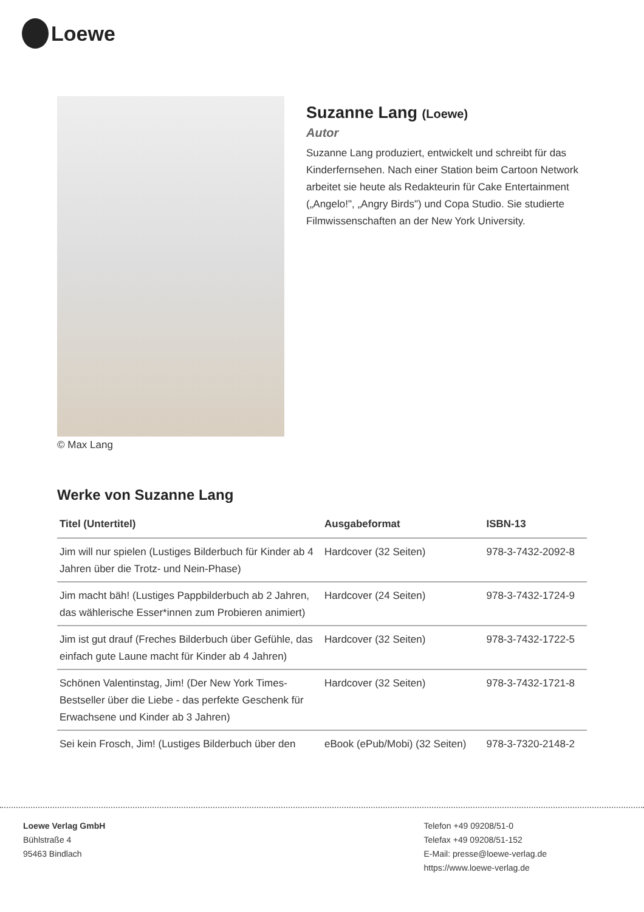Loewe
© Max Lang
Suzanne Lang (Loewe)
Autor
Suzanne Lang produziert, entwickelt und schreibt für das Kinderfernsehen. Nach einer Station beim Cartoon Network arbeitet sie heute als Redakteurin für Cake Entertainment („Angelo!", „Angry Birds") und Copa Studio. Sie studierte Filmwissenschaften an der New York University.
Werke von Suzanne Lang
| Titel (Untertitel) | Ausgabeformat | ISBN-13 |
| --- | --- | --- |
| Jim will nur spielen (Lustiges Bilderbuch für Kinder ab 4 Jahren über die Trotz- und Nein-Phase) | Hardcover (32 Seiten) | 978-3-7432-2092-8 |
| Jim macht bäh! (Lustiges Pappbilderbuch ab 2 Jahren, das wählerische Esser*innen zum Probieren animiert) | Hardcover (24 Seiten) | 978-3-7432-1724-9 |
| Jim ist gut drauf (Freches Bilderbuch über Gefühle, das einfach gute Laune macht für Kinder ab 4 Jahren) | Hardcover (32 Seiten) | 978-3-7432-1722-5 |
| Schönen Valentinstag, Jim! (Der New York Times-Bestseller über die Liebe - das perfekte Geschenk für Erwachsene und Kinder ab 3 Jahren) | Hardcover (32 Seiten) | 978-3-7432-1721-8 |
| Sei kein Frosch, Jim! (Lustiges Bilderbuch über den | eBook (ePub/Mobi) (32 Seiten) | 978-3-7320-2148-2 |
Loewe Verlag GmbH
Bühlstraße 4
95463 Bindlach
Telefon +49 09208/51-0
Telefax +49 09208/51-152
E-Mail: presse@loewe-verlag.de
https://www.loewe-verlag.de